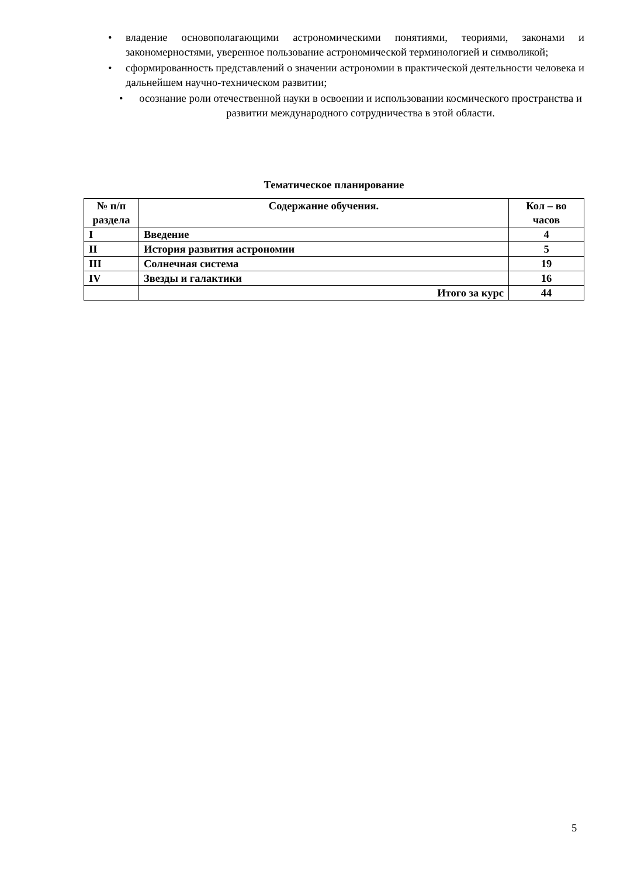• владение основополагающими астрономическими понятиями, теориями, законами и закономерностями, уверенное пользование астрономической терминологией и символикой;
• сформированность представлений о значении астрономии в практической деятельности человека и дальнейшем научно-техническом развитии;
• осознание роли отечественной науки в освоении и использовании космического пространства и развитии международного сотрудничества в этой области.
Тематическое планирование
| № п/п раздела | Содержание обучения. | Кол – во часов |
| I | Введение | 4 |
| II | История развития астрономии | 5 |
| III | Солнечная система | 19 |
| IV | Звезды и галактики | 16 |
| | Итого за курс | 44 |
5